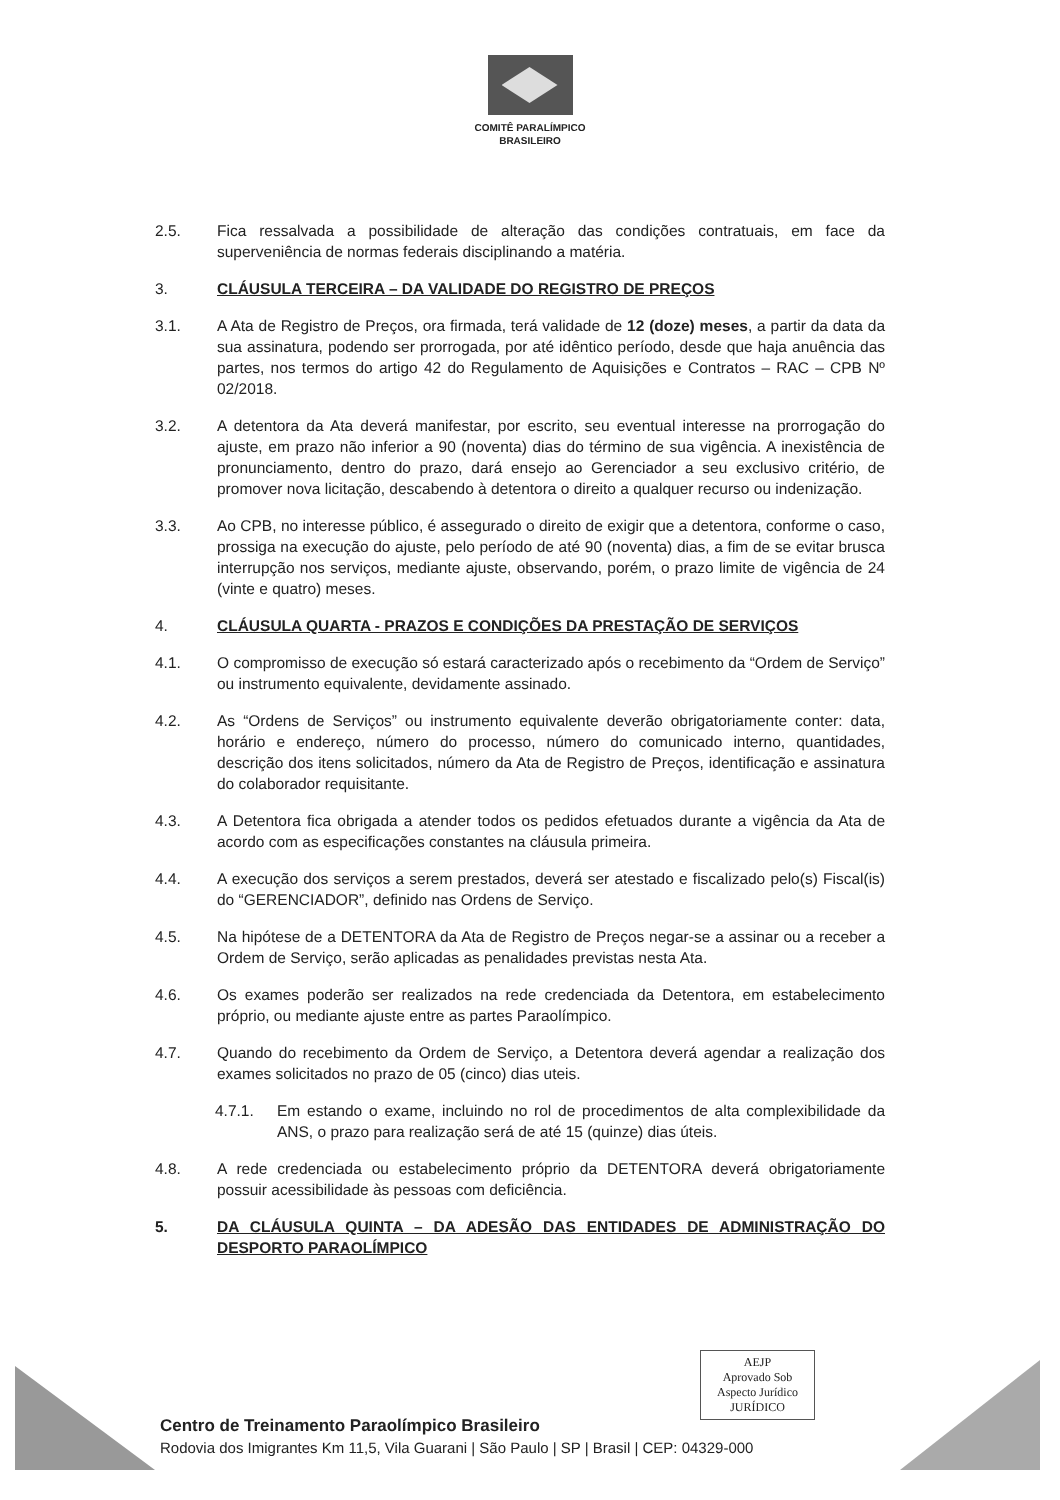COMITÊ PARALÍMPICO
BRASILEIRO
2.5. Fica ressalvada a possibilidade de alteração das condições contratuais, em face da superveniência de normas federais disciplinando a matéria.
3. CLÁUSULA TERCEIRA – DA VALIDADE DO REGISTRO DE PREÇOS
3.1. A Ata de Registro de Preços, ora firmada, terá validade de 12 (doze) meses, a partir da data da sua assinatura, podendo ser prorrogada, por até idêntico período, desde que haja anuência das partes, nos termos do artigo 42 do Regulamento de Aquisições e Contratos – RAC – CPB Nº 02/2018.
3.2. A detentora da Ata deverá manifestar, por escrito, seu eventual interesse na prorrogação do ajuste, em prazo não inferior a 90 (noventa) dias do término de sua vigência. A inexistência de pronunciamento, dentro do prazo, dará ensejo ao Gerenciador a seu exclusivo critério, de promover nova licitação, descabendo à detentora o direito a qualquer recurso ou indenização.
3.3. Ao CPB, no interesse público, é assegurado o direito de exigir que a detentora, conforme o caso, prossiga na execução do ajuste, pelo período de até 90 (noventa) dias, a fim de se evitar brusca interrupção nos serviços, mediante ajuste, observando, porém, o prazo limite de vigência de 24 (vinte e quatro) meses.
4. CLÁUSULA QUARTA - PRAZOS E CONDIÇÕES DA PRESTAÇÃO DE SERVIÇOS
4.1. O compromisso de execução só estará caracterizado após o recebimento da “Ordem de Serviço” ou instrumento equivalente, devidamente assinado.
4.2. As “Ordens de Serviços” ou instrumento equivalente deverão obrigatoriamente conter: data, horário e endereço, número do processo, número do comunicado interno, quantidades, descrição dos itens solicitados, número da Ata de Registro de Preços, identificação e assinatura do colaborador requisitante.
4.3. A Detentora fica obrigada a atender todos os pedidos efetuados durante a vigência da Ata de acordo com as especificações constantes na cláusula primeira.
4.4. A execução dos serviços a serem prestados, deverá ser atestado e fiscalizado pelo(s) Fiscal(is) do “GERENCIADOR”, definido nas Ordens de Serviço.
4.5. Na hipótese de a DETENTORA da Ata de Registro de Preços negar-se a assinar ou a receber a Ordem de Serviço, serão aplicadas as penalidades previstas nesta Ata.
4.6. Os exames poderão ser realizados na rede credenciada da Detentora, em estabelecimento próprio, ou mediante ajuste entre as partes Paraolímpico.
4.7. Quando do recebimento da Ordem de Serviço, a Detentora deverá agendar a realização dos exames solicitados no prazo de 05 (cinco) dias uteis.
4.7.1. Em estando o exame, incluindo no rol de procedimentos de alta complexibilidade da ANS, o prazo para realização será de até 15 (quinze) dias úteis.
4.8. A rede credenciada ou estabelecimento próprio da DETENTORA deverá obrigatoriamente possuir acessibilidade às pessoas com deficiência.
5. DA CLÁUSULA QUINTA – DA ADESÃO DAS ENTIDADES DE ADMINISTRAÇÃO DO DESPORTO PARAOLÍMPICO
AEJP
Aprovado Sob
Aspecto Jurídico
JURÍDICO
Centro de Treinamento Paraolímpico Brasileiro
Rodovia dos Imigrantes Km 11,5, Vila Guarani | São Paulo | SP | Brasil | CEP: 04329-000